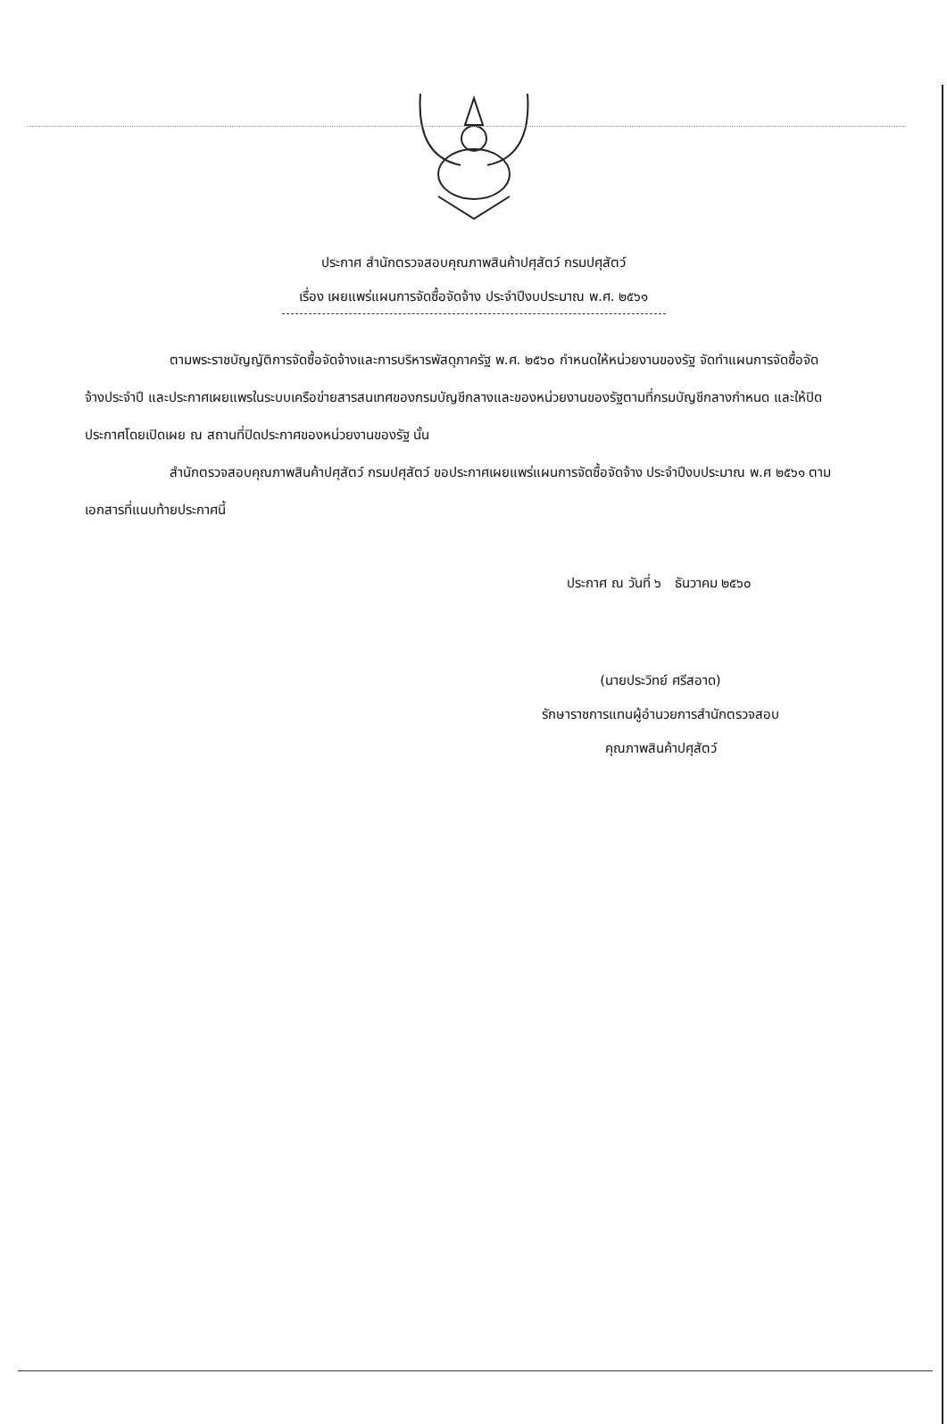ประกาศ สำนักตรวจสอบคุณภาพสินค้าปศุสัตว์ กรมปศุสัตว์
เรื่อง เผยแพร่แผนการจัดซื้อจัดจ้าง ประจำปีงบประมาณ พ.ศ. ๒๕๖๑
ตามพระราชบัญญัติการจัดซื้อจัดจ้างและการบริหารพัสดุภาครัฐ พ.ศ. ๒๕๖๐ กำหนดให้หน่วยงานของรัฐ จัดทำแผนการจัดซื้อจัดจ้างประจำปี และประกาศเผยแพรในระบบเครือข่ายสารสนเทศของกรมบัญชีกลางและของหน่วยงานของรัฐตามที่กรมบัญชีกลางกำหนด และให้ปิดประกาศโดยเปิดเผย ณ สถานที่ปิดประกาศของหน่วยงานของรัฐ นั้น
สำนักตรวจสอบคุณภาพสินค้าปศุสัตว์ กรมปศุสัตว์ ขอประกาศเผยแพร่แผนการจัดซื้อจัดจ้าง ประจำปีงบประมาณ พ.ศ ๒๕๖๑ ตามเอกสารที่แนบท้ายประกาศนี้
ประกาศ ณ วันที่ ๖ ธันวาคม ๒๕๖๐
(นายประวิทย์ ศรีสอาด)
รักษาราชการแทนผู้อำนวยการสำนักตรวจสอบ
คุณภาพสินค้าปศุสัตว์